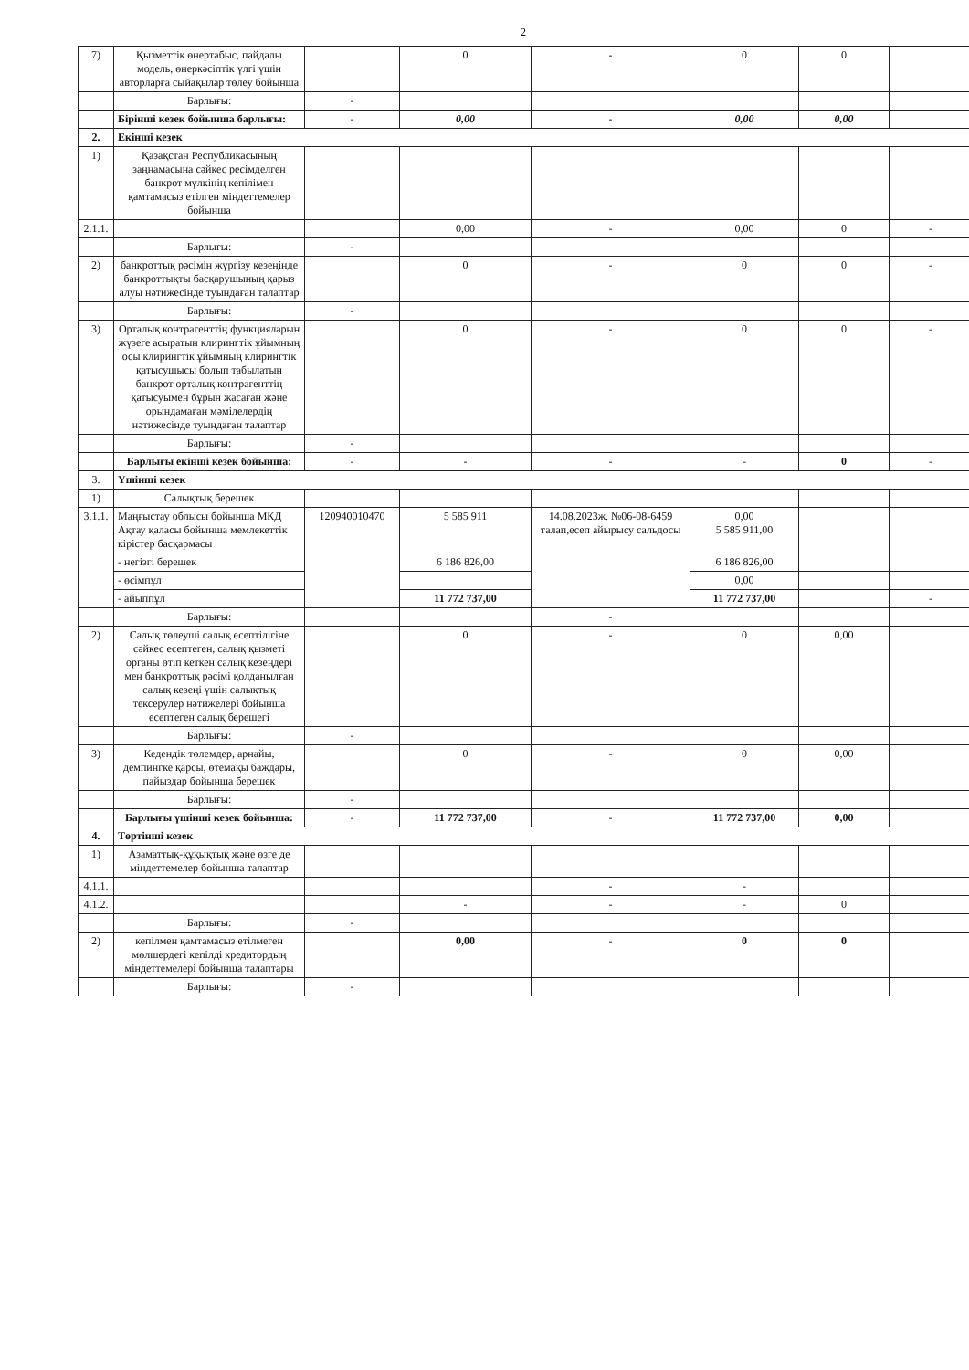2
| 7) | Қызметтік өнертабыс, пайдалы модель, өнеркәсіптік үлгі үшін авторларға сыйақылар төлеу бойынша | | 0 | - | 0 | 0 | |
| | Барлығы: | - | | | | | |
| | Бірінші кезек бойынша барлығы: | - | 0,00 | - | 0,00 | 0,00 | |
| 2. | Екінші кезек | | | | | | |
| 1) | Қазақстан Республикасының заңнамасына сәйкес ресімделген банкрот мүлкінің кепілімен қамтамасыз етілген міндеттемелер бойынша | | | | | | |
| 2.1.1. | | | 0,00 | - | 0,00 | 0 | - |
| | Барлығы: | - | | | | | |
| 2) | банкроттық рәсімін жүргізу кезеңінде банкроттықты басқарушының қарыз алуы нәтижесінде туындаған талаптар | | 0 | - | 0 | 0 | - |
| | Барлығы: | - | | | | | |
| 3) | Орталық контрагенттің функцияларын жүзеге асыратын клирингтік ұйымның осы клирингтік ұйымның клирингтік қатысушысы болып табылатын банкрот орталық контрагенттің қатысуымен бұрын жасаған және орындамаған мәмілелердің нәтижесінде туындаған талаптар | | 0 | - | 0 | 0 | - |
| | Барлығы: | - | | | | | |
| | Барлығы екінші кезек бойынша: | - | - | - | - | 0 | - |
| 3. | Үшінші кезек | | | | | | |
| 1) | Салықтық берешек | | | | | | |
| 3.1.1. | Маңғыстау облысы бойынша МКД Ақтау қаласы бойынша мемлекеттік кірістер басқармасы | 120940010470 | 5 585 911 | 14.08.2023ж. №06-08-6459 талап,есеп айырысу сальдосы | 0,00 5 585 911,00 | | |
| | - негізгі берешек | | 6 186 826,00 | | 6 186 826,00 | | |
| | - өсімпұл | | | | 0,00 | | |
| | - айыппұл | | 11 772 737,00 | | 11 772 737,00 | | - |
| | Барлығы: | | | - | | | |
| 2) | Салық төлеуші салық есептілігіне сәйкес есептеген, салық қызметі органы өтіп кеткен салық кезеңдері мен банкроттық рәсімі қолданылған салық кезеңі үшін салықтық тексерулер нәтижелері бойынша есептеген салық берешегі | | 0 | - | 0 | 0,00 | |
| | Барлығы: | - | | | | | |
| 3) | Кедендік төлемдер, арнайы, демпингке қарсы, өтемақы баждары, пайыздар бойынша берешек | | 0 | - | 0 | 0,00 | |
| | Барлығы: | - | | | | | |
| | Барлығы үшінші кезек бойынша: | - | 11 772 737,00 | - | 11 772 737,00 | 0,00 | |
| 4. | Төртінші кезек | | | | | | |
| 1) | Азаматтық-құқықтық және өзге де міндеттемелер бойынша талаптар | | | | | | |
| 4.1.1. | | | | - | - | | |
| 4.1.2. | | | - | - | - | 0 | |
| | Барлығы: | - | | | | | |
| 2) | кепілмен қамтамасыз етілмеген мөлшердегі кепілді кредитордың міндеттемелері бойынша талаптары | | 0,00 | - | 0 | 0 | |
| | Барлығы: | - | | | | | |